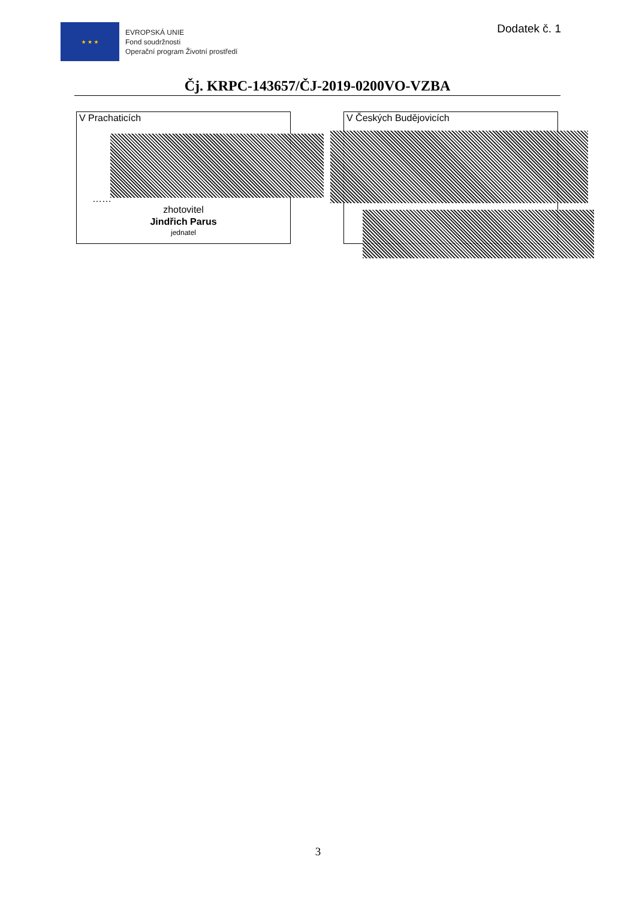★ ★ ★
EVROPSKÁ UNIE
Fond soudržnosti
Operační program Životní prostředí
Dodatek č. 1
Čj. KRPC-143657/ČJ-2019-0200VO-VZBA
V Prachaticích
……
zhotovitel
Jindřich Parus
jednatel
V Českých Budějovicích
3